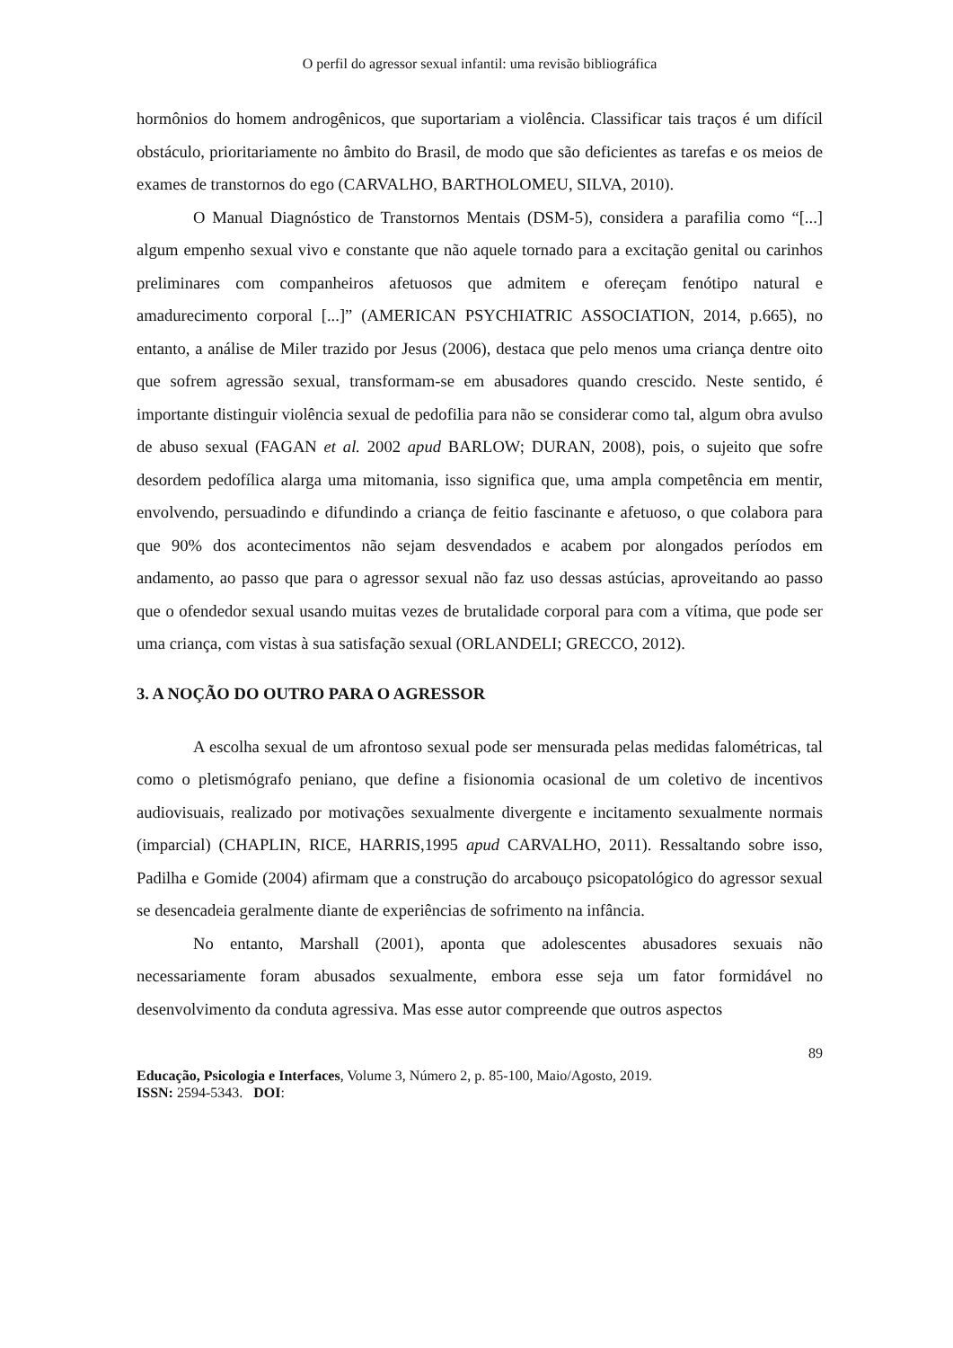O perfil do agressor sexual infantil: uma revisão bibliográfica
hormônios do homem androgênicos, que suportariam a violência. Classificar tais traços é um difícil obstáculo, prioritariamente no âmbito do Brasil, de modo que são deficientes as tarefas e os meios de exames de transtornos do ego (CARVALHO, BARTHOLOMEU, SILVA, 2010).
O Manual Diagnóstico de Transtornos Mentais (DSM-5), considera a parafilia como “[...] algum empenho sexual vivo e constante que não aquele tornado para a excitação genital ou carinhos preliminares com companheiros afetuosos que admitem e ofereçam fenótipo natural e amadurecimento corporal [...]” (AMERICAN PSYCHIATRIC ASSOCIATION, 2014, p.665), no entanto, a análise de Miler trazido por Jesus (2006), destaca que pelo menos uma criança dentre oito que sofrem agressão sexual, transformam-se em abusadores quando crescido. Neste sentido, é importante distinguir violência sexual de pedofilia para não se considerar como tal, algum obra avulso de abuso sexual (FAGAN et al. 2002 apud BARLOW; DURAN, 2008), pois, o sujeito que sofre desordem pedofílica alarga uma mitomania, isso significa que, uma ampla competência em mentir, envolvendo, persuadindo e difundindo a criança de feitio fascinante e afetuoso, o que colabora para que 90% dos acontecimentos não sejam desvendados e acabem por alongados períodos em andamento, ao passo que para o agressor sexual não faz uso dessas astúcias, aproveitando ao passo que o ofendedor sexual usando muitas vezes de brutalidade corporal para com a vítima, que pode ser uma criança, com vistas à sua satisfação sexual (ORLANDELI; GRECCO, 2012).
3. A NOÇÃO DO OUTRO PARA O AGRESSOR
A escolha sexual de um afrontoso sexual pode ser mensurada pelas medidas falométricas, tal como o pletismógrafo peniano, que define a fisionomia ocasional de um coletivo de incentivos audiovisuais, realizado por motivações sexualmente divergente e incitamento sexualmente normais (imparcial) (CHAPLIN, RICE, HARRIS,1995 apud CARVALHO, 2011). Ressaltando sobre isso, Padilha e Gomide (2004) afirmam que a construção do arcabouço psicopatológico do agressor sexual se desencadeia geralmente diante de experiências de sofrimento na infância.
No entanto, Marshall (2001), aponta que adolescentes abusadores sexuais não necessariamente foram abusados sexualmente, embora esse seja um fator formidável no desenvolvimento da conduta agressiva. Mas esse autor compreende que outros aspectos
89
Educação, Psicologia e Interfaces, Volume 3, Número 2, p. 85-100, Maio/Agosto, 2019.
ISSN: 2594-5343. DOI: